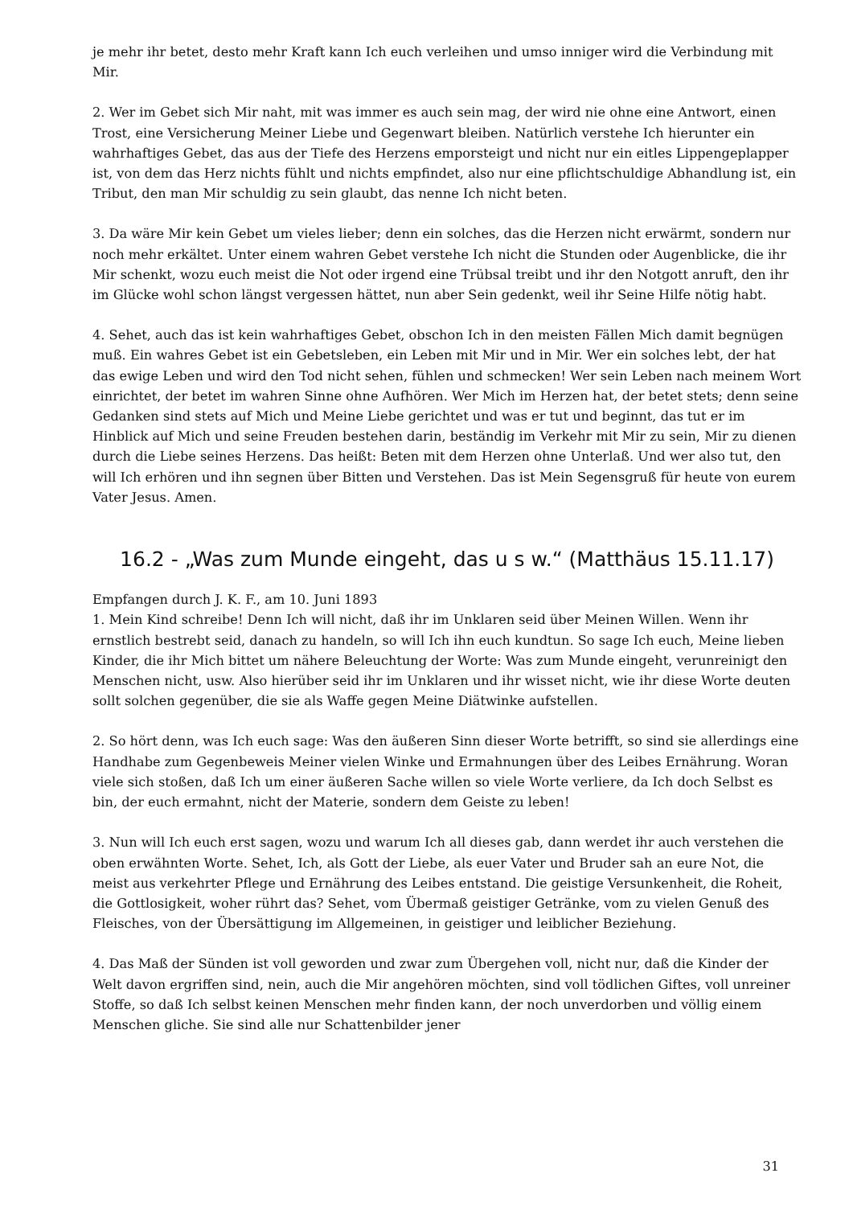je mehr ihr betet, desto mehr Kraft kann Ich euch verleihen und umso inniger wird die Verbindung mit Mir.
2. Wer im Gebet sich Mir naht, mit was immer es auch sein mag, der wird nie ohne eine Antwort, einen Trost, eine Versicherung Meiner Liebe und Gegenwart bleiben. Natürlich verstehe Ich hierunter ein wahrhaftiges Gebet, das aus der Tiefe des Herzens emporsteigt und nicht nur ein eitles Lippengeplapper ist, von dem das Herz nichts fühlt und nichts empfindet, also nur eine pflichtschuldige Abhandlung ist, ein Tribut, den man Mir schuldig zu sein glaubt, das nenne Ich nicht beten.
3. Da wäre Mir kein Gebet um vieles lieber; denn ein solches, das die Herzen nicht erwärmt, sondern nur noch mehr erkältet. Unter einem wahren Gebet verstehe Ich nicht die Stunden oder Augenblicke, die ihr Mir schenkt, wozu euch meist die Not oder irgend eine Trübsal treibt und ihr den Notgott anruft, den ihr im Glücke wohl schon längst vergessen hättet, nun aber Sein gedenkt, weil ihr Seine Hilfe nötig habt.
4. Sehet, auch das ist kein wahrhaftiges Gebet, obschon Ich in den meisten Fällen Mich damit begnügen muß. Ein wahres Gebet ist ein Gebetsleben, ein Leben mit Mir und in Mir. Wer ein solches lebt, der hat das ewige Leben und wird den Tod nicht sehen, fühlen und schmecken! Wer sein Leben nach meinem Wort einrichtet, der betet im wahren Sinne ohne Aufhören. Wer Mich im Herzen hat, der betet stets; denn seine Gedanken sind stets auf Mich und Meine Liebe gerichtet und was er tut und beginnt, das tut er im Hinblick auf Mich und seine Freuden bestehen darin, beständig im Verkehr mit Mir zu sein, Mir zu dienen durch die Liebe seines Herzens. Das heißt: Beten mit dem Herzen ohne Unterlaß. Und wer also tut, den will Ich erhören und ihn segnen über Bitten und Verstehen. Das ist Mein Segensgruß für heute von eurem Vater Jesus. Amen.
16.2 - „Was zum Munde eingeht, das u s w.“ (Matthäus 15.11.17)
Empfangen durch J. K. F., am 10. Juni 1893
1. Mein Kind schreibe! Denn Ich will nicht, daß ihr im Unklaren seid über Meinen Willen. Wenn ihr ernstlich bestrebt seid, danach zu handeln, so will Ich ihn euch kundtun. So sage Ich euch, Meine lieben Kinder, die ihr Mich bittet um nähere Beleuchtung der Worte: Was zum Munde eingeht, verunreinigt den Menschen nicht, usw. Also hierüber seid ihr im Unklaren und ihr wisset nicht, wie ihr diese Worte deuten sollt solchen gegenüber, die sie als Waffe gegen Meine Diätwinke aufstellen.
2. So hört denn, was Ich euch sage: Was den äußeren Sinn dieser Worte betrifft, so sind sie allerdings eine Handhabe zum Gegenbeweis Meiner vielen Winke und Ermahnungen über des Leibes Ernährung. Woran viele sich stoßen, daß Ich um einer äußeren Sache willen so viele Worte verliere, da Ich doch Selbst es bin, der euch ermahnt, nicht der Materie, sondern dem Geiste zu leben!
3. Nun will Ich euch erst sagen, wozu und warum Ich all dieses gab, dann werdet ihr auch verstehen die oben erwähnten Worte. Sehet, Ich, als Gott der Liebe, als euer Vater und Bruder sah an eure Not, die meist aus verkehrter Pflege und Ernährung des Leibes entstand. Die geistige Versunkenheit, die Roheit, die Gottlosigkeit, woher rührt das? Sehet, vom Übermaß geistiger Getränke, vom zu vielen Genuß des Fleisches, von der Übersättigung im Allgemeinen, in geistiger und leiblicher Beziehung.
4. Das Maß der Sünden ist voll geworden und zwar zum Übergehen voll, nicht nur, daß die Kinder der Welt davon ergriffen sind, nein, auch die Mir angehören möchten, sind voll tödlichen Giftes, voll unreiner Stoffe, so daß Ich selbst keinen Menschen mehr finden kann, der noch unverdorben und völlig einem Menschen gliche. Sie sind alle nur Schattenbilder jener
31